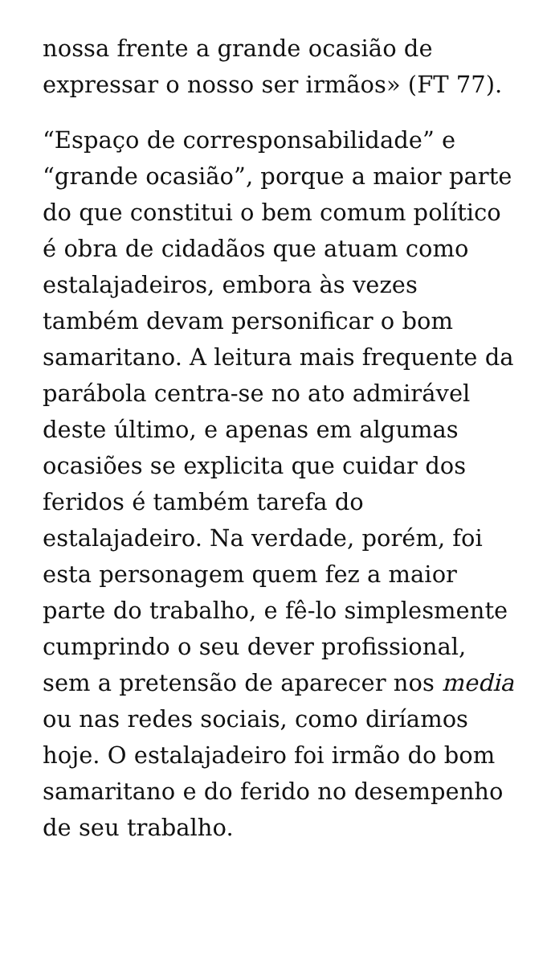nossa frente a grande ocasião de expressar o nosso ser irmãos» (FT 77).
“Espaço de corresponsabilidade” e “grande ocasião”, porque a maior parte do que constitui o bem comum político é obra de cidadãos que atuam como estalajadeiros, embora às vezes também devam personificar o bom samaritano. A leitura mais frequente da parábola centra-se no ato admirável deste último, e apenas em algumas ocasiões se explicita que cuidar dos feridos é também tarefa do estalajadeiro. Na verdade, porém, foi esta personagem quem fez a maior parte do trabalho, e fê-lo simplesmente cumprindo o seu dever profissional, sem a pretensão de aparecer nos media ou nas redes sociais, como diríamos hoje. O estalajadeiro foi irmão do bom samaritano e do ferido no desempenho de seu trabalho.